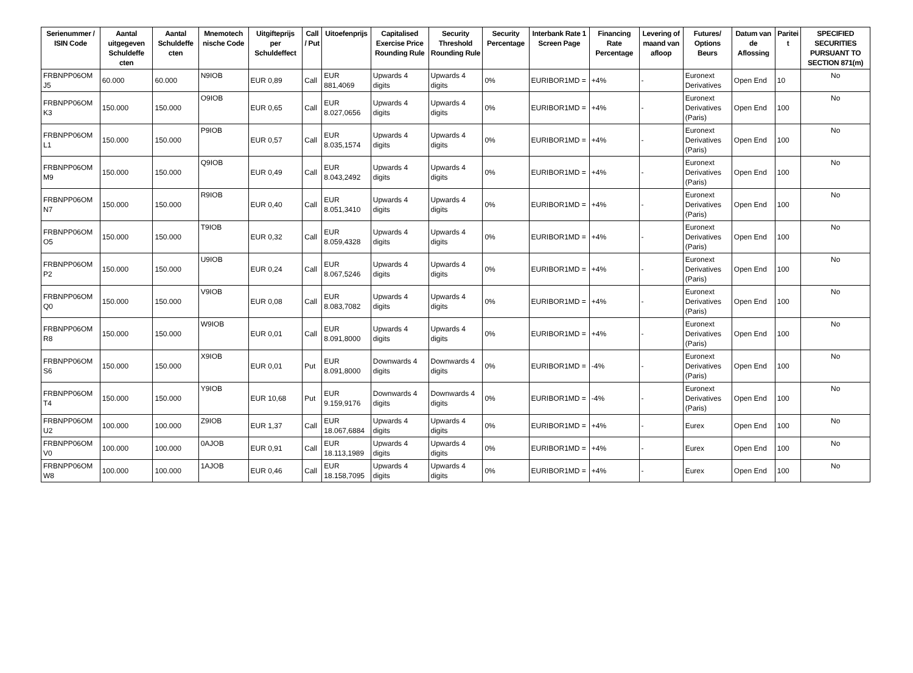| Serienummer / ISIN Code | Aantal uitgegeven Schuldeffe cten | Aantal Schuldeffe cten | Mnemotech nische Code | Uitgifteprijs per Schuldeffect | Call / Put | Uitoefenprijs | Capitalised Exercise Price Rounding Rule | Security Threshold Rounding Rule | Security Percentage | Interbank Rate 1 Screen Page | Financing Rate Percentage | Levering of maand van afloop | Futures/ Options Beurs | Datum van de Aflossing | Paritei t | SPECIFIED SECURITIES PURSUANT TO SECTION 871(m) |
| --- | --- | --- | --- | --- | --- | --- | --- | --- | --- | --- | --- | --- | --- | --- | --- | --- |
| FRBNPP06OM J5 | 60.000 | 60.000 | N9IOB | EUR 0,89 | Call | EUR 881,4069 | Upwards 4 digits | Upwards 4 digits | 0% | EURIBOR1MD = | +4% | - | Euronext Derivatives | Open End | 10 | No |
| FRBNPP06OM K3 | 150.000 | 150.000 | O9IOB | EUR 0,65 | Call | EUR 8.027,0656 | Upwards 4 digits | Upwards 4 digits | 0% | EURIBOR1MD = | +4% | - | Euronext Derivatives (Paris) | Open End | 100 | No |
| FRBNPP06OM L1 | 150.000 | 150.000 | P9IOB | EUR 0,57 | Call | EUR 8.035,1574 | Upwards 4 digits | Upwards 4 digits | 0% | EURIBOR1MD = | +4% | - | Euronext Derivatives (Paris) | Open End | 100 | No |
| FRBNPP06OM M9 | 150.000 | 150.000 | Q9IOB | EUR 0,49 | Call | EUR 8.043,2492 | Upwards 4 digits | Upwards 4 digits | 0% | EURIBOR1MD = | +4% | - | Euronext Derivatives (Paris) | Open End | 100 | No |
| FRBNPP06OM N7 | 150.000 | 150.000 | R9IOB | EUR 0,40 | Call | EUR 8.051,3410 | Upwards 4 digits | Upwards 4 digits | 0% | EURIBOR1MD = | +4% | - | Euronext Derivatives (Paris) | Open End | 100 | No |
| FRBNPP06OM O5 | 150.000 | 150.000 | T9IOB | EUR 0,32 | Call | EUR 8.059,4328 | Upwards 4 digits | Upwards 4 digits | 0% | EURIBOR1MD = | +4% | - | Euronext Derivatives (Paris) | Open End | 100 | No |
| FRBNPP06OM P2 | 150.000 | 150.000 | U9IOB | EUR 0,24 | Call | EUR 8.067,5246 | Upwards 4 digits | Upwards 4 digits | 0% | EURIBOR1MD = | +4% | - | Euronext Derivatives (Paris) | Open End | 100 | No |
| FRBNPP06OM Q0 | 150.000 | 150.000 | V9IOB | EUR 0,08 | Call | EUR 8.083,7082 | Upwards 4 digits | Upwards 4 digits | 0% | EURIBOR1MD = | +4% | - | Euronext Derivatives (Paris) | Open End | 100 | No |
| FRBNPP06OM R8 | 150.000 | 150.000 | W9IOB | EUR 0,01 | Call | EUR 8.091,8000 | Upwards 4 digits | Upwards 4 digits | 0% | EURIBOR1MD = | +4% | - | Euronext Derivatives (Paris) | Open End | 100 | No |
| FRBNPP06OM S6 | 150.000 | 150.000 | X9IOB | EUR 0,01 | Put | EUR 8.091,8000 | Downwards 4 digits | Downwards 4 digits | 0% | EURIBOR1MD = | -4% | - | Euronext Derivatives (Paris) | Open End | 100 | No |
| FRBNPP06OM T4 | 150.000 | 150.000 | Y9IOB | EUR 10,68 | Put | EUR 9.159,9176 | Downwards 4 digits | Downwards 4 digits | 0% | EURIBOR1MD = | -4% | - | Euronext Derivatives (Paris) | Open End | 100 | No |
| FRBNPP06OM U2 | 100.000 | 100.000 | Z9IOB | EUR 1,37 | Call | EUR 18.067,6884 | Upwards 4 digits | Upwards 4 digits | 0% | EURIBOR1MD = | +4% | - | Eurex | Open End | 100 | No |
| FRBNPP06OM V0 | 100.000 | 100.000 | 0AJOB | EUR 0,91 | Call | EUR 18.113,1989 | Upwards 4 digits | Upwards 4 digits | 0% | EURIBOR1MD = | +4% | - | Eurex | Open End | 100 | No |
| FRBNPP06OM W8 | 100.000 | 100.000 | 1AJOB | EUR 0,46 | Call | EUR 18.158,7095 | Upwards 4 digits | Upwards 4 digits | 0% | EURIBOR1MD = | +4% | - | Eurex | Open End | 100 | No |